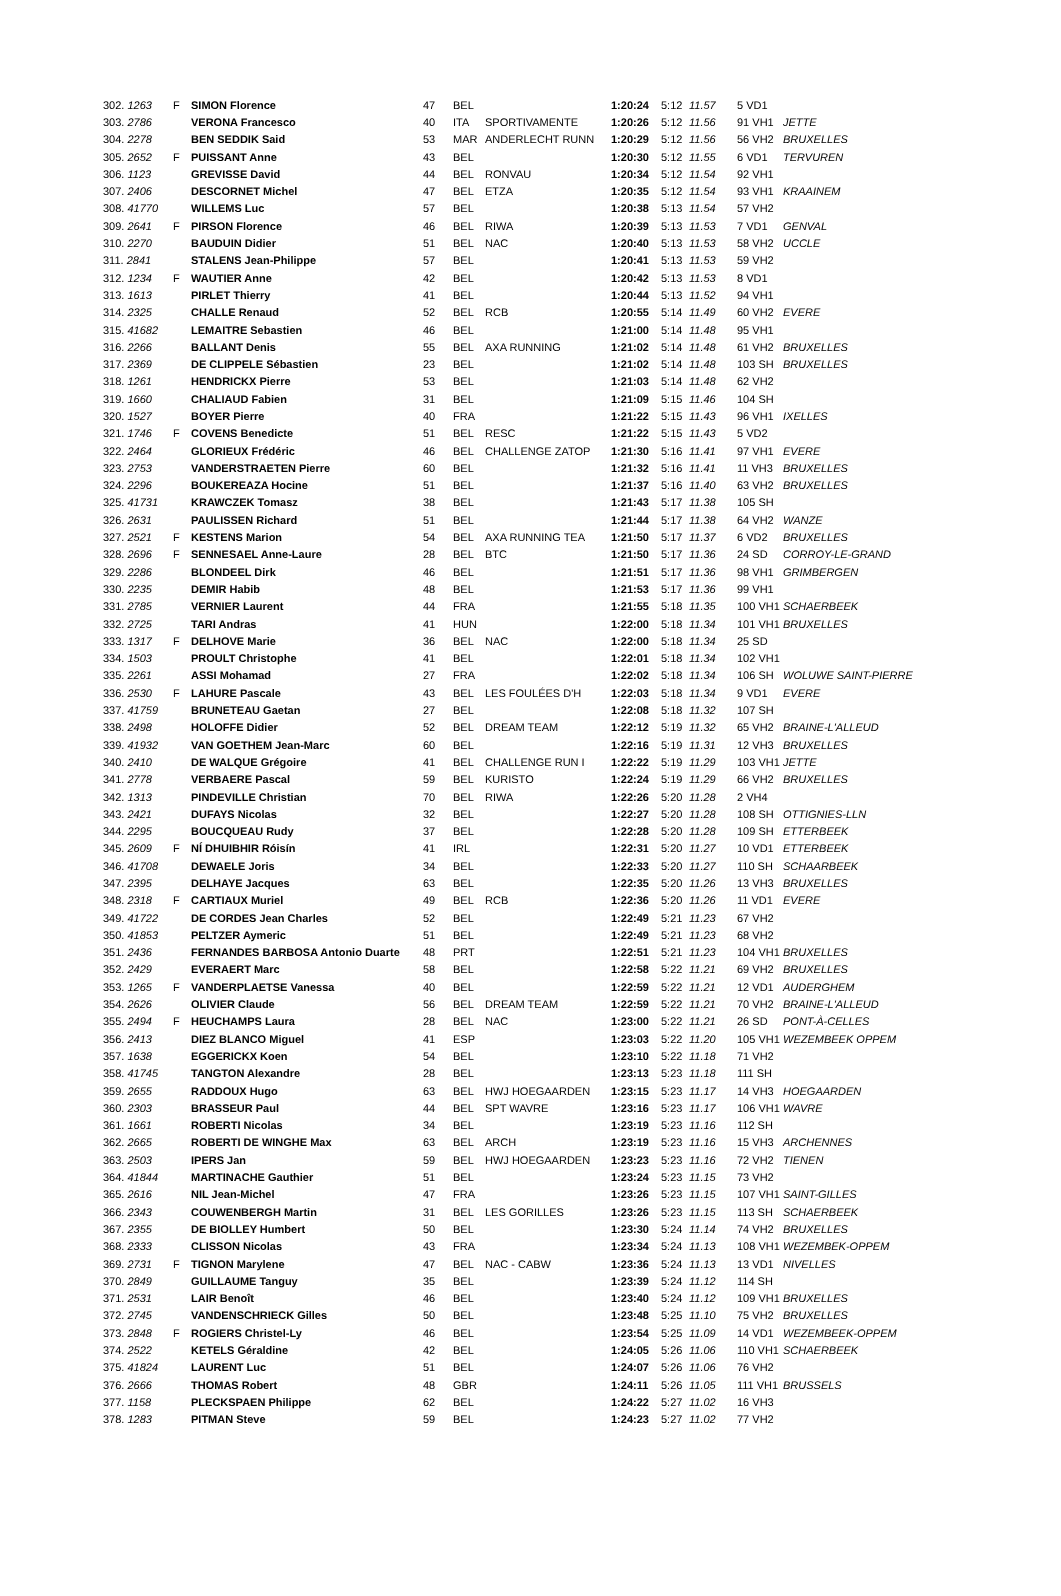| 302. 1263 | F | SIMON Florence | 47 | BEL | | 1:20:24 | 5:12 | 11.57 | 5 VD1 | |
| 303. 2786 | | VERONA Francesco | 40 | ITA | SPORTIVAMENTE | 1:20:26 | 5:12 | 11.56 | 91 VH1 | JETTE |
| 304. 2278 | | BEN SEDDIK Said | 53 | MAR | ANDERLECHT RUNN | 1:20:29 | 5:12 | 11.56 | 56 VH2 | BRUXELLES |
| 305. 2652 | F | PUISSANT Anne | 43 | BEL | | 1:20:30 | 5:12 | 11.55 | 6 VD1 | TERVUREN |
| 306. 1123 | | GREVISSE David | 44 | BEL | RONVAU | 1:20:34 | 5:12 | 11.54 | 92 VH1 | |
| 307. 2406 | | DESCORNET Michel | 47 | BEL | ETZA | 1:20:35 | 5:12 | 11.54 | 93 VH1 | KRAAINEM |
| 308. 41770 | | WILLEMS Luc | 57 | BEL | | 1:20:38 | 5:13 | 11.54 | 57 VH2 | |
| 309. 2641 | F | PIRSON Florence | 46 | BEL | RIWA | 1:20:39 | 5:13 | 11.53 | 7 VD1 | GENVAL |
| 310. 2270 | | BAUDUIN Didier | 51 | BEL | NAC | 1:20:40 | 5:13 | 11.53 | 58 VH2 | UCCLE |
| 311. 2841 | | STALENS Jean-Philippe | 57 | BEL | | 1:20:41 | 5:13 | 11.53 | 59 VH2 | |
| 312. 1234 | F | WAUTIER Anne | 42 | BEL | | 1:20:42 | 5:13 | 11.53 | 8 VD1 | |
| 313. 1613 | | PIRLET Thierry | 41 | BEL | | 1:20:44 | 5:13 | 11.52 | 94 VH1 | |
| 314. 2325 | | CHALLE Renaud | 52 | BEL | RCB | 1:20:55 | 5:14 | 11.49 | 60 VH2 | EVERE |
| 315. 41682 | | LEMAITRE Sebastien | 46 | BEL | | 1:21:00 | 5:14 | 11.48 | 95 VH1 | |
| 316. 2266 | | BALLANT Denis | 55 | BEL | AXA RUNNING | 1:21:02 | 5:14 | 11.48 | 61 VH2 | BRUXELLES |
| 317. 2369 | | DE CLIPPELE Sébastien | 23 | BEL | | 1:21:02 | 5:14 | 11.48 | 103 SH | BRUXELLES |
| 318. 1261 | | HENDRICKX Pierre | 53 | BEL | | 1:21:03 | 5:14 | 11.48 | 62 VH2 | |
| 319. 1660 | | CHALIAUD Fabien | 31 | BEL | | 1:21:09 | 5:15 | 11.46 | 104 SH | |
| 320. 1527 | | BOYER Pierre | 40 | FRA | | 1:21:22 | 5:15 | 11.43 | 96 VH1 | IXELLES |
| 321. 1746 | F | COVENS Benedicte | 51 | BEL | RESC | 1:21:22 | 5:15 | 11.43 | 5 VD2 | |
| 322. 2464 | | GLORIEUX Frédéric | 46 | BEL | CHALLENGE ZATOP | 1:21:30 | 5:16 | 11.41 | 97 VH1 | EVERE |
| 323. 2753 | | VANDERSTRAETEN Pierre | 60 | BEL | | 1:21:32 | 5:16 | 11.41 | 11 VH3 | BRUXELLES |
| 324. 2296 | | BOUKEREAZA Hocine | 51 | BEL | | 1:21:37 | 5:16 | 11.40 | 63 VH2 | BRUXELLES |
| 325. 41731 | | KRAWCZEK Tomasz | 38 | BEL | | 1:21:43 | 5:17 | 11.38 | 105 SH | |
| 326. 2631 | | PAULISSEN Richard | 51 | BEL | | 1:21:44 | 5:17 | 11.38 | 64 VH2 | WANZE |
| 327. 2521 | F | KESTENS Marion | 54 | BEL | AXA RUNNING TEA | 1:21:50 | 5:17 | 11.37 | 6 VD2 | BRUXELLES |
| 328. 2696 | F | SENNESAEL Anne-Laure | 28 | BEL | BTC | 1:21:50 | 5:17 | 11.36 | 24 SD | CORROY-LE-GRAND |
| 329. 2286 | | BLONDEEL Dirk | 46 | BEL | | 1:21:51 | 5:17 | 11.36 | 98 VH1 | GRIMBERGEN |
| 330. 2235 | | DEMIR Habib | 48 | BEL | | 1:21:53 | 5:17 | 11.36 | 99 VH1 | |
| 331. 2785 | | VERNIER Laurent | 44 | FRA | | 1:21:55 | 5:18 | 11.35 | 100 VH1 | SCHAERBEEK |
| 332. 2725 | | TARI Andras | 41 | HUN | | 1:22:00 | 5:18 | 11.34 | 101 VH1 | BRUXELLES |
| 333. 1317 | F | DELHOVE Marie | 36 | BEL | NAC | 1:22:00 | 5:18 | 11.34 | 25 SD | |
| 334. 1503 | | PROULT Christophe | 41 | BEL | | 1:22:01 | 5:18 | 11.34 | 102 VH1 | |
| 335. 2261 | | ASSI Mohamad | 27 | FRA | | 1:22:02 | 5:18 | 11.34 | 106 SH | WOLUWE SAINT-PIERRE |
| 336. 2530 | F | LAHURE Pascale | 43 | BEL | LES FOULÉES D'H | 1:22:03 | 5:18 | 11.34 | 9 VD1 | EVERE |
| 337. 41759 | | BRUNETEAU Gaetan | 27 | BEL | | 1:22:08 | 5:18 | 11.32 | 107 SH | |
| 338. 2498 | | HOLOFFE Didier | 52 | BEL | DREAM TEAM | 1:22:12 | 5:19 | 11.32 | 65 VH2 | BRAINE-L'ALLEUD |
| 339. 41932 | | VAN GOETHEM Jean-Marc | 60 | BEL | | 1:22:16 | 5:19 | 11.31 | 12 VH3 | BRUXELLES |
| 340. 2410 | | DE WALQUE Grégoire | 41 | BEL | CHALLENGE RUN I | 1:22:22 | 5:19 | 11.29 | 103 VH1 | JETTE |
| 341. 2778 | | VERBAERE Pascal | 59 | BEL | KURISTO | 1:22:24 | 5:19 | 11.29 | 66 VH2 | BRUXELLES |
| 342. 1313 | | PINDEVILLE Christian | 70 | BEL | RIWA | 1:22:26 | 5:20 | 11.28 | 2 VH4 | |
| 343. 2421 | | DUFAYS Nicolas | 32 | BEL | | 1:22:27 | 5:20 | 11.28 | 108 SH | OTTIGNIES-LLN |
| 344. 2295 | | BOUCQUEAU Rudy | 37 | BEL | | 1:22:28 | 5:20 | 11.28 | 109 SH | ETTERBEEK |
| 345. 2609 | F | NÍ DHUIBHIR Róisín | 41 | IRL | | 1:22:31 | 5:20 | 11.27 | 10 VD1 | ETTERBEEK |
| 346. 41708 | | DEWAELE Joris | 34 | BEL | | 1:22:33 | 5:20 | 11.27 | 110 SH | SCHAARBEEK |
| 347. 2395 | | DELHAYE Jacques | 63 | BEL | | 1:22:35 | 5:20 | 11.26 | 13 VH3 | BRUXELLES |
| 348. 2318 | F | CARTIAUX Muriel | 49 | BEL | RCB | 1:22:36 | 5:20 | 11.26 | 11 VD1 | EVERE |
| 349. 41722 | | DE CORDES Jean Charles | 52 | BEL | | 1:22:49 | 5:21 | 11.23 | 67 VH2 | |
| 350. 41853 | | PELTZER Aymeric | 51 | BEL | | 1:22:49 | 5:21 | 11.23 | 68 VH2 | |
| 351. 2436 | | FERNANDES BARBOSA Antonio Duarte | 48 | PRT | | 1:22:51 | 5:21 | 11.23 | 104 VH1 | BRUXELLES |
| 352. 2429 | | EVERAERT Marc | 58 | BEL | | 1:22:58 | 5:22 | 11.21 | 69 VH2 | BRUXELLES |
| 353. 1265 | F | VANDERPLAETSE Vanessa | 40 | BEL | | 1:22:59 | 5:22 | 11.21 | 12 VD1 | AUDERGHEM |
| 354. 2626 | | OLIVIER Claude | 56 | BEL | DREAM TEAM | 1:22:59 | 5:22 | 11.21 | 70 VH2 | BRAINE-L'ALLEUD |
| 355. 2494 | F | HEUCHAMPS Laura | 28 | BEL | NAC | 1:23:00 | 5:22 | 11.21 | 26 SD | PONT-À-CELLES |
| 356. 2413 | | DIEZ BLANCO Miguel | 41 | ESP | | 1:23:03 | 5:22 | 11.20 | 105 VH1 | WEZEMBEEK OPPEM |
| 357. 1638 | | EGGERICKX Koen | 54 | BEL | | 1:23:10 | 5:22 | 11.18 | 71 VH2 | |
| 358. 41745 | | TANGTON Alexandre | 28 | BEL | | 1:23:13 | 5:23 | 11.18 | 111 SH | |
| 359. 2655 | | RADDOUX Hugo | 63 | BEL | HWJ HOEGAARDEN | 1:23:15 | 5:23 | 11.17 | 14 VH3 | HOEGAARDEN |
| 360. 2303 | | BRASSEUR Paul | 44 | BEL | SPT WAVRE | 1:23:16 | 5:23 | 11.17 | 106 VH1 | WAVRE |
| 361. 1661 | | ROBERTI Nicolas | 34 | BEL | | 1:23:19 | 5:23 | 11.16 | 112 SH | |
| 362. 2665 | | ROBERTI DE WINGHE Max | 63 | BEL | ARCH | 1:23:19 | 5:23 | 11.16 | 15 VH3 | ARCHENNES |
| 363. 2503 | | IPERS Jan | 59 | BEL | HWJ HOEGAARDEN | 1:23:23 | 5:23 | 11.16 | 72 VH2 | TIENEN |
| 364. 41844 | | MARTINACHE Gauthier | 51 | BEL | | 1:23:24 | 5:23 | 11.15 | 73 VH2 | |
| 365. 2616 | | NIL Jean-Michel | 47 | FRA | | 1:23:26 | 5:23 | 11.15 | 107 VH1 | SAINT-GILLES |
| 366. 2343 | | COUWENBERGH Martin | 31 | BEL | LES GORILLES | 1:23:26 | 5:23 | 11.15 | 113 SH | SCHAERBEEK |
| 367. 2355 | | DE BIOLLEY Humbert | 50 | BEL | | 1:23:30 | 5:24 | 11.14 | 74 VH2 | BRUXELLES |
| 368. 2333 | | CLISSON Nicolas | 43 | FRA | | 1:23:34 | 5:24 | 11.13 | 108 VH1 | WEZEMBEK-OPPEM |
| 369. 2731 | F | TIGNON Marylene | 47 | BEL | NAC - CABW | 1:23:36 | 5:24 | 11.13 | 13 VD1 | NIVELLES |
| 370. 2849 | | GUILLAUME Tanguy | 35 | BEL | | 1:23:39 | 5:24 | 11.12 | 114 SH | |
| 371. 2531 | | LAIR Benoît | 46 | BEL | | 1:23:40 | 5:24 | 11.12 | 109 VH1 | BRUXELLES |
| 372. 2745 | | VANDENSCHRIECK Gilles | 50 | BEL | | 1:23:48 | 5:25 | 11.10 | 75 VH2 | BRUXELLES |
| 373. 2848 | F | ROGIERS Christel-Ly | 46 | BEL | | 1:23:54 | 5:25 | 11.09 | 14 VD1 | WEZEMBEEK-OPPEM |
| 374. 2522 | | KETELS Géraldine | 42 | BEL | | 1:24:05 | 5:26 | 11.06 | 110 VH1 | SCHAERBEEK |
| 375. 41824 | | LAURENT Luc | 51 | BEL | | 1:24:07 | 5:26 | 11.06 | 76 VH2 | |
| 376. 2666 | | THOMAS Robert | 48 | GBR | | 1:24:11 | 5:26 | 11.05 | 111 VH1 | BRUSSELS |
| 377. 1158 | | PLECKSPAEN Philippe | 62 | BEL | | 1:24:22 | 5:27 | 11.02 | 16 VH3 | |
| 378. 1283 | | PITMAN Steve | 59 | BEL | | 1:24:23 | 5:27 | 11.02 | 77 VH2 | |